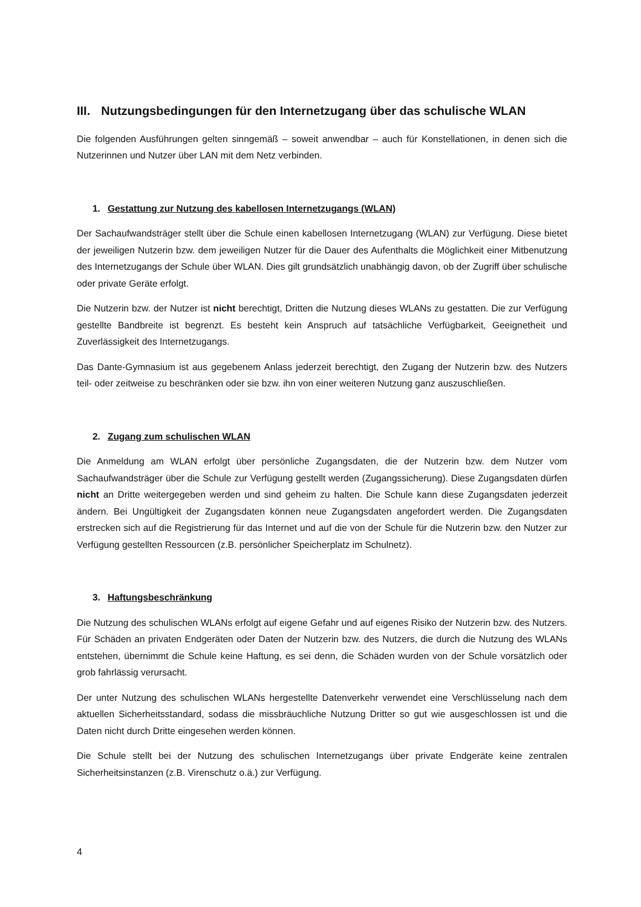III. Nutzungsbedingungen für den Internetzugang über das schulische WLAN
Die folgenden Ausführungen gelten sinngemäß – soweit anwendbar – auch für Konstellationen, in denen sich die Nutzerinnen und Nutzer über LAN mit dem Netz verbinden.
1. Gestattung zur Nutzung des kabellosen Internetzugangs (WLAN)
Der Sachaufwandsträger stellt über die Schule einen kabellosen Internetzugang (WLAN) zur Verfügung. Diese bietet der jeweiligen Nutzerin bzw. dem jeweiligen Nutzer für die Dauer des Aufenthalts die Möglichkeit einer Mitbenutzung des Internetzugangs der Schule über WLAN. Dies gilt grundsätzlich unabhängig davon, ob der Zugriff über schulische oder private Geräte erfolgt.
Die Nutzerin bzw. der Nutzer ist nicht berechtigt, Dritten die Nutzung dieses WLANs zu gestatten. Die zur Verfügung gestellte Bandbreite ist begrenzt. Es besteht kein Anspruch auf tatsächliche Verfügbarkeit, Geeignetheit und Zuverlässigkeit des Internetzugangs.
Das Dante-Gymnasium ist aus gegebenem Anlass jederzeit berechtigt, den Zugang der Nutzerin bzw. des Nutzers teil- oder zeitweise zu beschränken oder sie bzw. ihn von einer weiteren Nutzung ganz auszuschließen.
2. Zugang zum schulischen WLAN
Die Anmeldung am WLAN erfolgt über persönliche Zugangsdaten, die der Nutzerin bzw. dem Nutzer vom Sachaufwandsträger über die Schule zur Verfügung gestellt werden (Zugangssicherung). Diese Zugangsdaten dürfen nicht an Dritte weitergegeben werden und sind geheim zu halten. Die Schule kann diese Zugangsdaten jederzeit ändern. Bei Ungültigkeit der Zugangsdaten können neue Zugangsdaten angefordert werden. Die Zugangsdaten erstrecken sich auf die Registrierung für das Internet und auf die von der Schule für die Nutzerin bzw. den Nutzer zur Verfügung gestellten Ressourcen (z.B. persönlicher Speicherplatz im Schulnetz).
3. Haftungsbeschränkung
Die Nutzung des schulischen WLANs erfolgt auf eigene Gefahr und auf eigenes Risiko der Nutzerin bzw. des Nutzers. Für Schäden an privaten Endgeräten oder Daten der Nutzerin bzw. des Nutzers, die durch die Nutzung des WLANs entstehen, übernimmt die Schule keine Haftung, es sei denn, die Schäden wurden von der Schule vorsätzlich oder grob fahrlässig verursacht.
Der unter Nutzung des schulischen WLANs hergestellte Datenverkehr verwendet eine Verschlüsselung nach dem aktuellen Sicherheitsstandard, sodass die missbräuchliche Nutzung Dritter so gut wie ausgeschlossen ist und die Daten nicht durch Dritte eingesehen werden können.
Die Schule stellt bei der Nutzung des schulischen Internetzugangs über private Endgeräte keine zentralen Sicherheitsinstanzen (z.B. Virenschutz o.ä.) zur Verfügung.
4